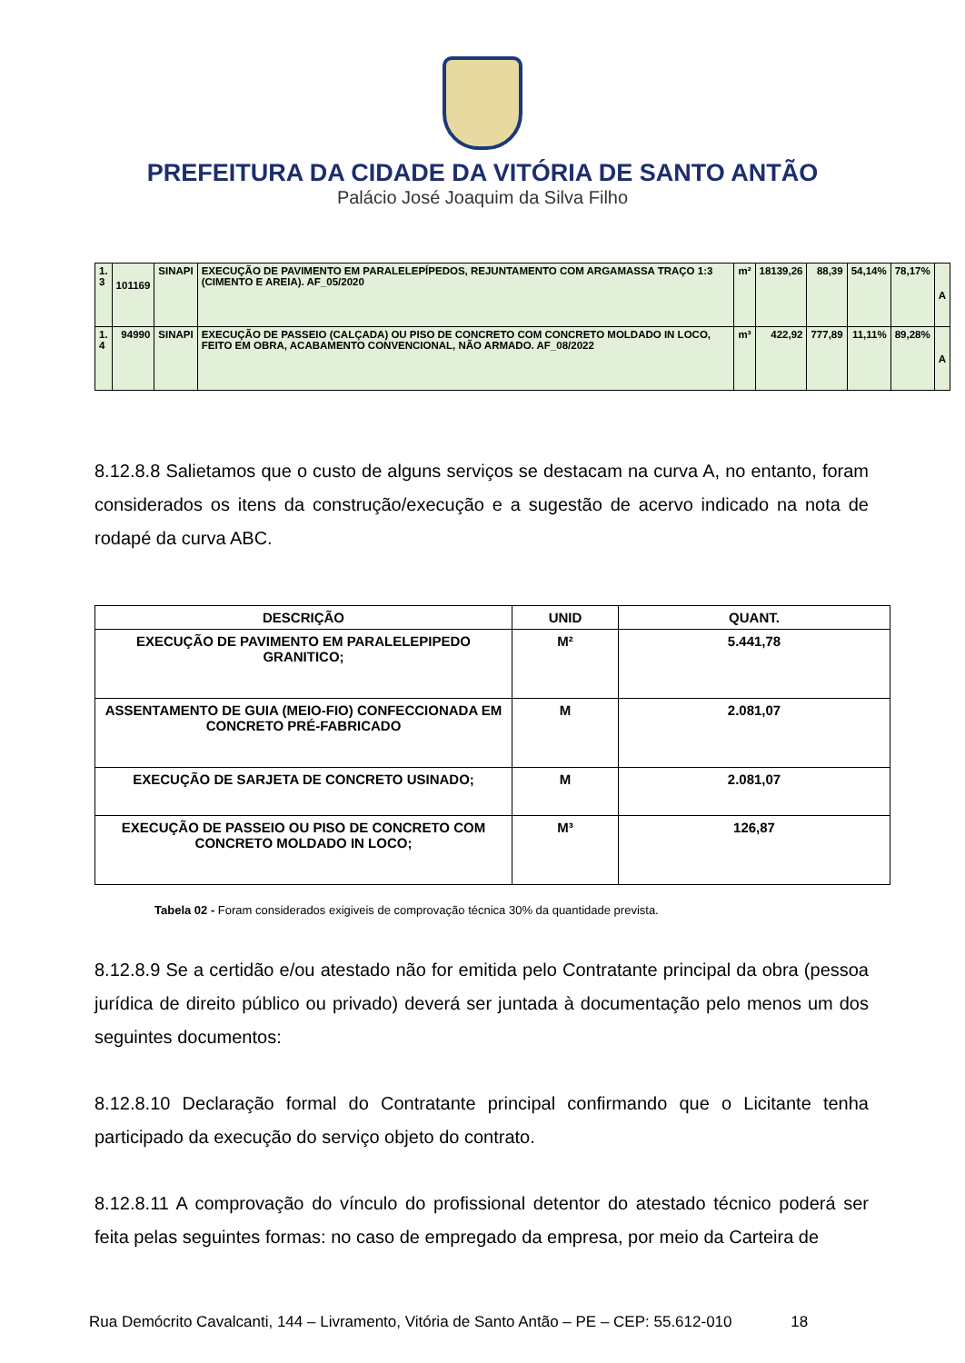PREFEITURA DA CIDADE DA VITÓRIA DE SANTO ANTÃO
Palácio José Joaquim da Silva Filho
| 1. 3 | 101169 | SINAPI | EXECUÇÃO DE PAVIMENTO EM PARALELEPÍPEDOS, REJUNTAMENTO COM ARGAMASSA TRAÇO 1:3 (CIMENTO E AREIA). AF_05/2020 | m² | 18139,26 | 88,39 | 54,14% | 78,17% | A |
| 1. 4 | 94990 | SINAPI | EXECUÇÃO DE PASSEIO (CALÇADA) OU PISO DE CONCRETO COM CONCRETO MOLDADO IN LOCO, FEITO EM OBRA, ACABAMENTO CONVENCIONAL, NÃO ARMADO. AF_08/2022 | m³ | 422,92 | 777,89 | 11,11% | 89,28% | A |
8.12.8.8 Salietamos que o custo de alguns serviços se destacam na curva A, no entanto, foram considerados os itens da construção/execução e a sugestão de acervo indicado na nota de rodapé da curva ABC.
| DESCRIÇÃO | UNID | QUANT. |
| --- | --- | --- |
| EXECUÇÃO DE PAVIMENTO EM PARALELEPIPEDO GRANITICO; | M² | 5.441,78 |
| ASSENTAMENTO DE GUIA (MEIO-FIO) CONFECCIONADA EM CONCRETO PRÉ-FABRICADO | M | 2.081,07 |
| EXECUÇÃO DE SARJETA DE CONCRETO USINADO; | M | 2.081,07 |
| EXECUÇÃO DE PASSEIO OU PISO DE CONCRETO COM CONCRETO MOLDADO IN LOCO; | M³ | 126,87 |
Tabela 02 - Foram considerados exigiveis de comprovação técnica 30% da quantidade prevista.
8.12.8.9 Se a certidão e/ou atestado não for emitida pelo Contratante principal da obra (pessoa jurídica de direito público ou privado) deverá ser juntada à documentação pelo menos um dos seguintes documentos:
8.12.8.10 Declaração formal do Contratante principal confirmando que o Licitante tenha participado da execução do serviço objeto do contrato.
8.12.8.11 A comprovação do vínculo do profissional detentor do atestado técnico poderá ser feita pelas seguintes formas: no caso de empregado da empresa, por meio da Carteira de
Rua Demócrito Cavalcanti, 144 – Livramento, Vitória de Santo Antão – PE – CEP: 55.612-010 18